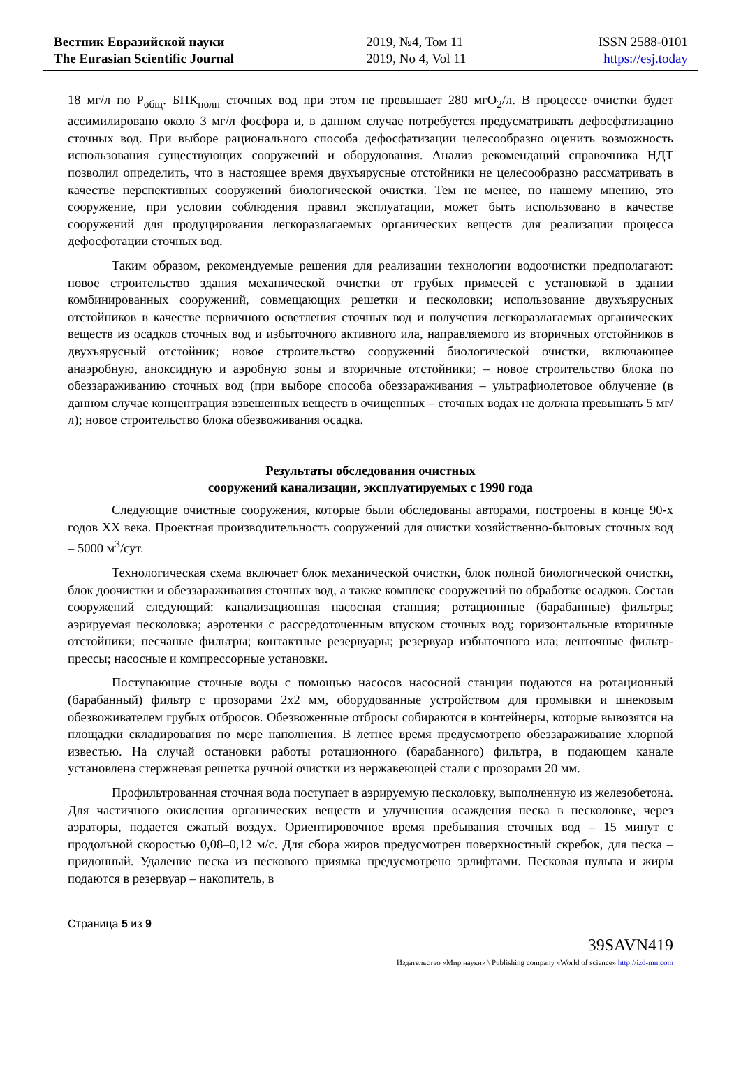Вестник Евразийской науки
The Eurasian Scientific Journal
2019, №4, Том 11
2019, No 4, Vol 11
ISSN 2588-0101
https://esj.today
18 мг/л по P<sub>общ</sub>. БПК<sub>полн</sub> сточных вод при этом не превышает 280 мгО<sub>2</sub>/л. В процессе очистки будет ассимилировано около 3 мг/л фосфора и, в данном случае потребуется предусматривать дефосфатизацию сточных вод. При выборе рационального способа дефосфатизации целесообразно оценить возможность использования существующих сооружений и оборудования. Анализ рекомендаций справочника НДТ позволил определить, что в настоящее время двухъярусные отстойники не целесообразно рассматривать в качестве перспективных сооружений биологической очистки. Тем не менее, по нашему мнению, это сооружение, при условии соблюдения правил эксплуатации, может быть использовано в качестве сооружений для продуцирования легкоразлагаемых органических веществ для реализации процесса дефосфотации сточных вод.
Таким образом, рекомендуемые решения для реализации технологии водоочистки предполагают: новое строительство здания механической очистки от грубых примесей с установкой в здании комбинированных сооружений, совмещающих решетки и песколовки; использование двухъярусных отстойников в качестве первичного осветления сточных вод и получения легкоразлагаемых органических веществ из осадков сточных вод и избыточного активного ила, направляемого из вторичных отстойников в двухъярусный отстойник; новое строительство сооружений биологической очистки, включающее анаэробную, аноксидную и аэробную зоны и вторичные отстойники; – новое строительство блока по обеззараживанию сточных вод (при выборе способа обеззараживания – ультрафиолетовое облучение (в данном случае концентрация взвешенных веществ в очищенных – сточных водах не должна превышать 5 мг/л); новое строительство блока обезвоживания осадка.
Результаты обследования очистных
сооружений канализации, эксплуатируемых с 1990 года
Следующие очистные сооружения, которые были обследованы авторами, построены в конце 90-х годов XX века. Проектная производительность сооружений для очистки хозяйственно-бытовых сточных вод – 5000 м<sup>3</sup>/сут.
Технологическая схема включает блок механической очистки, блок полной биологической очистки, блок доочистки и обеззараживания сточных вод, а также комплекс сооружений по обработке осадков. Состав сооружений следующий: канализационная насосная станция; ротационные (барабанные) фильтры; аэрируемая песколовка; аэротенки с рассредоточенным впуском сточных вод; горизонтальные вторичные отстойники; песчаные фильтры; контактные резервуары; резервуар избыточного ила; ленточные фильтр-прессы; насосные и компрессорные установки.
Поступающие сточные воды с помощью насосов насосной станции подаются на ротационный (барабанный) фильтр с прозорами 2х2 мм, оборудованные устройством для промывки и шнековым обезвоживателем грубых отбросов. Обезвоженные отбросы собираются в контейнеры, которые вывозятся на площадки складирования по мере наполнения. В летнее время предусмотрено обеззараживание хлорной известью. На случай остановки работы ротационного (барабанного) фильтра, в подающем канале установлена стержневая решетка ручной очистки из нержавеющей стали с прозорами 20 мм.
Профильтрованная сточная вода поступает в аэрируемую песколовку, выполненную из железобетона. Для частичного окисления органических веществ и улучшения осаждения песка в песколовке, через аэраторы, подается сжатый воздух. Ориентировочное время пребывания сточных вод – 15 минут с продольной скоростью 0,08–0,12 м/с. Для сбора жиров предусмотрен поверхностный скребок, для песка – придонный. Удаление песка из пескового приямка предусмотрено эрлифтами. Песковая пульпа и жиры подаются в резервуар – накопитель, в
Страница 5 из 9
39SAVN419
Издательство «Мир науки» \ Publishing company «World of science» http://izd-mn.com